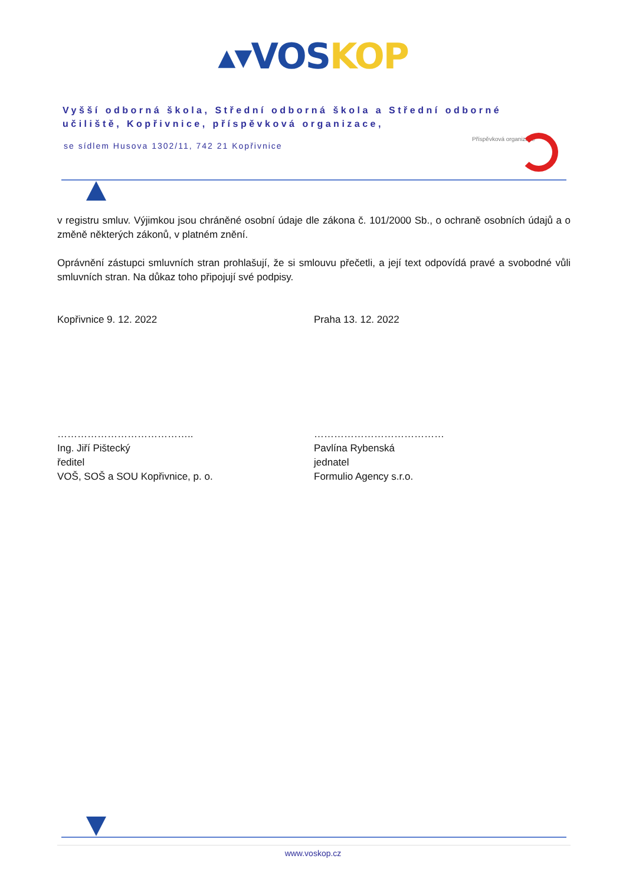▴▾VOS KOP
Vyšší odborná škola, Střední odborná škola a Střední odborné učiliště, Kopřivnice, příspěvková organizace,
se sídlem Husova 1302/11, 742 21 Kopřivnice
Příspěvková organizace
v registru smluv. Výjimkou jsou chráněné osobní údaje dle zákona č. 101/2000 Sb., o ochraně osobních údajů a o změně některých zákonů, v platném znění.
Oprávnění zástupci smluvních stran prohlašují, že si smlouvu přečetli, a její text odpovídá pravé a svobodné vůli smluvních stran. Na důkaz toho připojují své podpisy.
Kopřivnice 9. 12. 2022 Praha 13. 12. 2022
…………………………………..
Ing. Jiří Pištecký
ředitel
VOŠ, SOŠ a SOU Kopřivnice, p. o.
…………………………………
Pavlína Rybenská
jednatel
Formulio Agency s.r.o.
www.voskop.cz